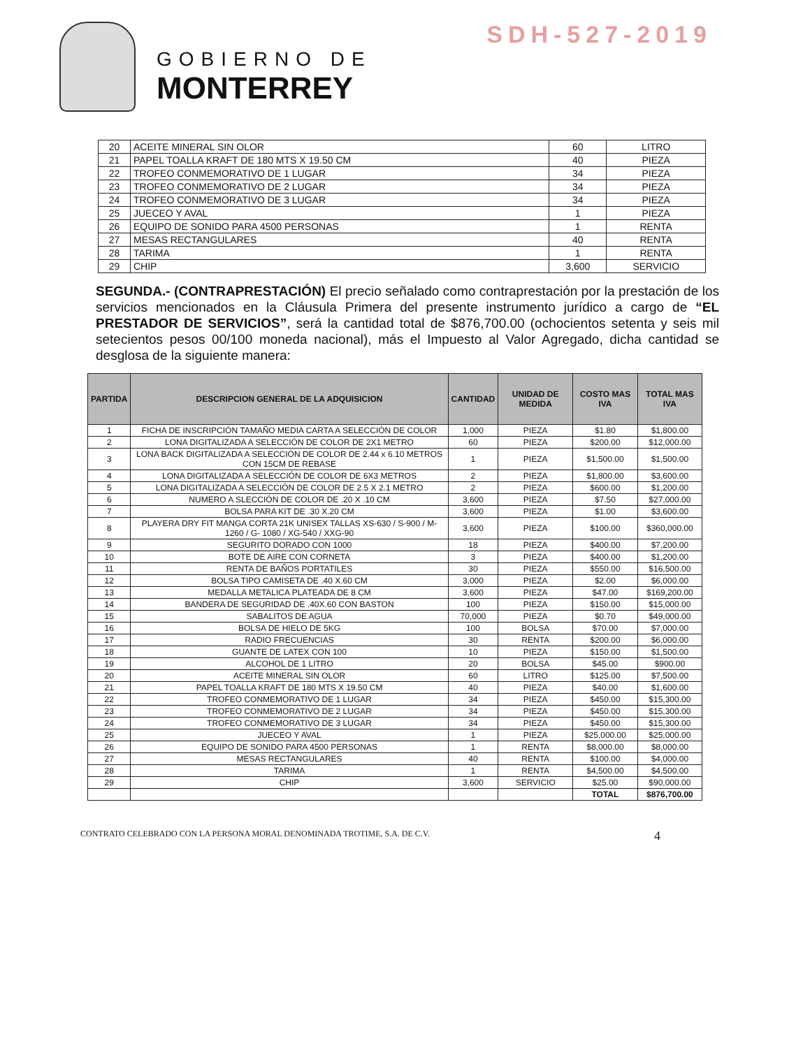SDH-527-2019
GOBIERNO DE
MONTERREY
| 20 | ACEITE MINERAL SIN OLOR | 60 | LITRO |
| 21 | PAPEL TOALLA KRAFT DE 180 MTS X 19.50 CM | 40 | PIEZA |
| 22 | TROFEO CONMEMORATIVO DE 1 LUGAR | 34 | PIEZA |
| 23 | TROFEO CONMEMORATIVO DE 2 LUGAR | 34 | PIEZA |
| 24 | TROFEO CONMEMORATIVO DE 3 LUGAR | 34 | PIEZA |
| 25 | JUECEO Y AVAL | 1 | PIEZA |
| 26 | EQUIPO DE SONIDO PARA 4500 PERSONAS | 1 | RENTA |
| 27 | MESAS RECTANGULARES | 40 | RENTA |
| 28 | TARIMA | 1 | RENTA |
| 29 | CHIP | 3,600 | SERVICIO |
SEGUNDA.- (CONTRAPRESTACIÓN) El precio señalado como contraprestación por la prestación de los servicios mencionados en la Cláusula Primera del presente instrumento jurídico a cargo de “EL PRESTADOR DE SERVICIOS”, será la cantidad total de $876,700.00 (ochocientos setenta y seis mil setecientos pesos 00/100 moneda nacional), más el Impuesto al Valor Agregado, dicha cantidad se desglosa de la siguiente manera:
| PARTIDA | DESCRIPCION GENERAL DE LA ADQUISICION | CANTIDAD | UNIDAD DE MEDIDA | COSTO MAS IVA | TOTAL MAS IVA |
| --- | --- | --- | --- | --- | --- |
| 1 | FICHA DE INSCRIPCIÓN TAMAÑO MEDIA CARTA A SELECCIÓN DE COLOR | 1,000 | PIEZA | $1.80 | $1,800.00 |
| 2 | LONA DIGITALIZADA A SELECCIÓN DE COLOR DE 2X1 METRO | 60 | PIEZA | $200.00 | $12,000.00 |
| 3 | LONA BACK DIGITALIZADA A SELECCIÓN DE COLOR DE 2.44 x 6.10 METROS CON 15CM DE REBASE | 1 | PIEZA | $1,500.00 | $1,500.00 |
| 4 | LONA DIGITALIZADA A SELECCIÓN DE COLOR DE 6X3 METROS | 2 | PIEZA | $1,800.00 | $3,600.00 |
| 5 | LONA DIGITALIZADA A SELECCIÓN DE COLOR DE 2.5 X 2.1 METRO | 2 | PIEZA | $600.00 | $1,200.00 |
| 6 | NUMERO A SLECCIÓN DE COLOR DE .20 X .10 CM | 3,600 | PIEZA | $7.50 | $27,000.00 |
| 7 | BOLSA PARA KIT DE .30 X.20 CM | 3,600 | PIEZA | $1.00 | $3,600.00 |
| 8 | PLAYERA DRY FIT MANGA CORTA 21K UNISEX TALLAS XS-630 / S-900 / M-1260 / G- 1080 / XG-540 / XXG-90 | 3,600 | PIEZA | $100.00 | $360,000.00 |
| 9 | SEGURITO DORADO CON 1000 | 18 | PIEZA | $400.00 | $7,200.00 |
| 10 | BOTE DE AIRE CON CORNETA | 3 | PIEZA | $400.00 | $1,200.00 |
| 11 | RENTA DE BAÑOS PORTATILES | 30 | PIEZA | $550.00 | $16,500.00 |
| 12 | BOLSA TIPO CAMISETA DE .40 X.60 CM | 3,000 | PIEZA | $2.00 | $6,000.00 |
| 13 | MEDALLA METALICA PLATEADA DE 8 CM | 3,600 | PIEZA | $47.00 | $169,200.00 |
| 14 | BANDERA DE SEGURIDAD DE .40X.60 CON BASTON | 100 | PIEZA | $150.00 | $15,000.00 |
| 15 | SABALITOS DE AGUA | 70,000 | PIEZA | $0.70 | $49,000.00 |
| 16 | BOLSA DE HIELO DE 5KG | 100 | BOLSA | $70.00 | $7,000.00 |
| 17 | RADIO FRECUENCIAS | 30 | RENTA | $200.00 | $6,000.00 |
| 18 | GUANTE DE LATEX CON 100 | 10 | PIEZA | $150.00 | $1,500.00 |
| 19 | ALCOHOL DE 1 LITRO | 20 | BOLSA | $45.00 | $900.00 |
| 20 | ACEITE MINERAL SIN OLOR | 60 | LITRO | $125.00 | $7,500.00 |
| 21 | PAPEL TOALLA KRAFT DE 180 MTS X 19.50 CM | 40 | PIEZA | $40.00 | $1,600.00 |
| 22 | TROFEO CONMEMORATIVO DE 1 LUGAR | 34 | PIEZA | $450.00 | $15,300.00 |
| 23 | TROFEO CONMEMORATIVO DE 2 LUGAR | 34 | PIEZA | $450.00 | $15,300.00 |
| 24 | TROFEO CONMEMORATIVO DE 3 LUGAR | 34 | PIEZA | $450.00 | $15,300.00 |
| 25 | JUECEO Y AVAL | 1 | PIEZA | $25,000.00 | $25,000.00 |
| 26 | EQUIPO DE SONIDO PARA 4500 PERSONAS | 1 | RENTA | $8,000.00 | $8,000.00 |
| 27 | MESAS RECTANGULARES | 40 | RENTA | $100.00 | $4,000.00 |
| 28 | TARIMA | 1 | RENTA | $4,500.00 | $4,500.00 |
| 29 | CHIP | 3,600 | SERVICIO | $25.00 | $90,000.00 |
| | | | | TOTAL | $876,700.00 |
CONTRATO CELEBRADO CON LA PERSONA MORAL DENOMINADA TROTIME, S.A. DE C.V. 4